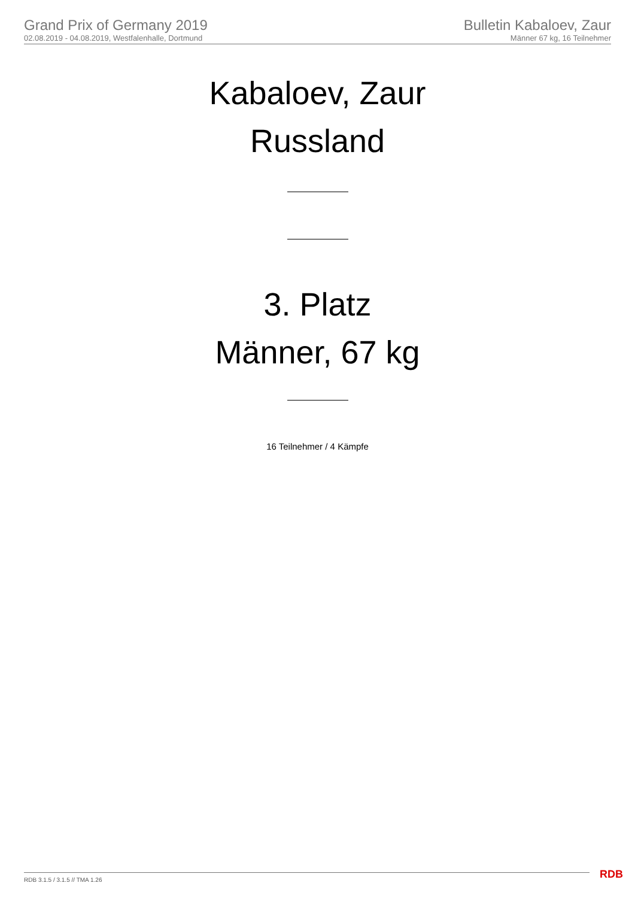Grand Prix of Germany 2019
02.08.2019 - 04.08.2019, Westfalenhalle, Dortmund
Bulletin Kabaloev, Zaur
Männer 67 kg, 16 Teilnehmer
Kabaloev, Zaur
Russland
3. Platz
Männer, 67 kg
16 Teilnehmer / 4 Kämpfe
RDB 3.1.5 / 3.1.5 // TMA 1.26 RDB